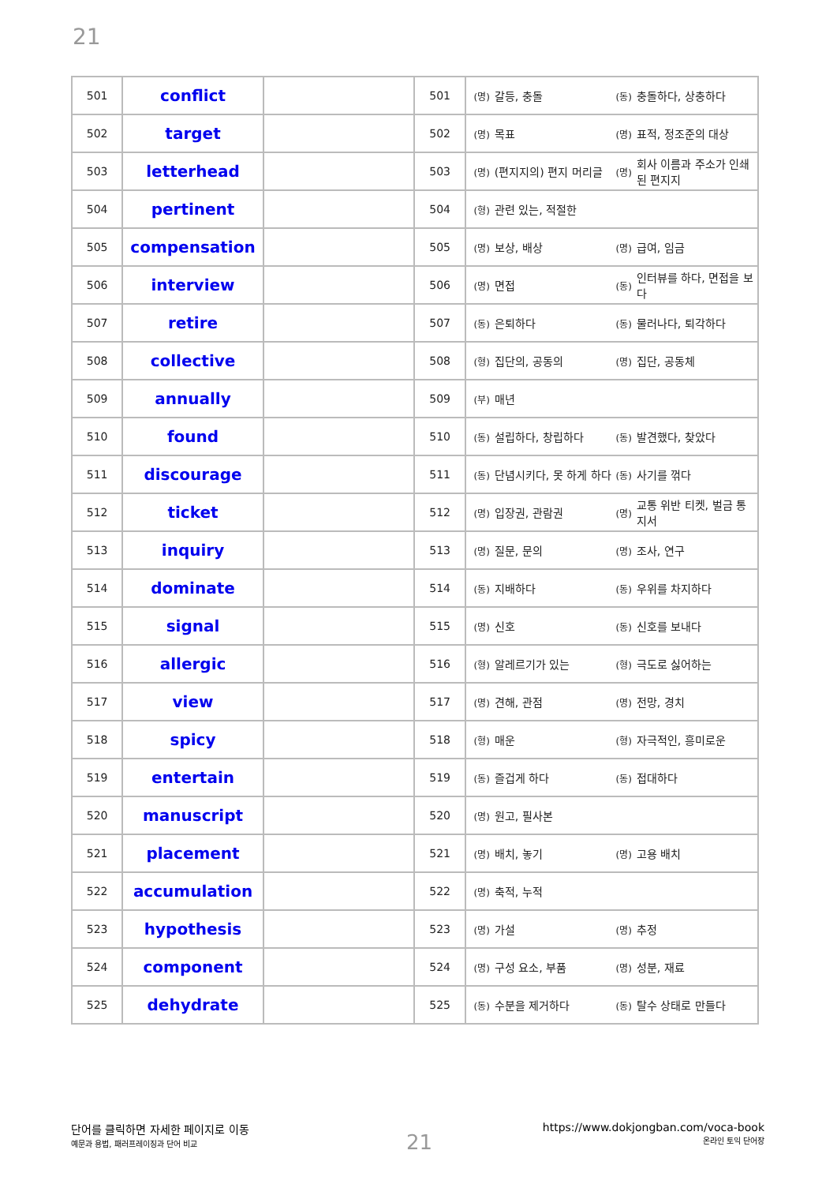21
| 501 | conflict | | 501 | (명) 갈등, 충돌 (동) 충돌하다, 상충하다 |
| 502 | target | | 502 | (명) 목표 (명) 표적, 정조준의 대상 |
| 503 | letterhead | | 503 | (명) (편지지의) 편지 머리글 (명) 회사 이름과 주소가 인쇄된 편지지 |
| 504 | pertinent | | 504 | (형) 관련 있는, 적절한 |
| 505 | compensation | | 505 | (명) 보상, 배상 (명) 급여, 임금 |
| 506 | interview | | 506 | (명) 면접 (동) 인터뷰를 하다, 면접을 보다 |
| 507 | retire | | 507 | (동) 은퇴하다 (동) 물러나다, 퇴각하다 |
| 508 | collective | | 508 | (형) 집단의, 공동의 (명) 집단, 공동체 |
| 509 | annually | | 509 | (부) 매년 |
| 510 | found | | 510 | (동) 설립하다, 창립하다 (동) 발견했다, 찾았다 |
| 511 | discourage | | 511 | (동) 단념시키다, 못 하게 하다 (동) 사기를 꺾다 |
| 512 | ticket | | 512 | (명) 입장권, 관람권 (명) 교통 위반 티켓, 벌금 통지서 |
| 513 | inquiry | | 513 | (명) 질문, 문의 (명) 조사, 연구 |
| 514 | dominate | | 514 | (동) 지배하다 (동) 우위를 차지하다 |
| 515 | signal | | 515 | (명) 신호 (동) 신호를 보내다 |
| 516 | allergic | | 516 | (형) 알레르기가 있는 (형) 극도로 싫어하는 |
| 517 | view | | 517 | (명) 견해, 관점 (명) 전망, 경치 |
| 518 | spicy | | 518 | (형) 매운 (형) 자극적인, 흥미로운 |
| 519 | entertain | | 519 | (동) 즐겁게 하다 (동) 접대하다 |
| 520 | manuscript | | 520 | (명) 원고, 필사본 |
| 521 | placement | | 521 | (명) 배치, 놓기 (명) 고용 배치 |
| 522 | accumulation | | 522 | (명) 축적, 누적 |
| 523 | hypothesis | | 523 | (명) 가설 (명) 추정 |
| 524 | component | | 524 | (명) 구성 요소, 부품 (명) 성분, 재료 |
| 525 | dehydrate | | 525 | (동) 수분을 제거하다 (동) 탈수 상태로 만들다 |
단어를 클릭하면 자세한 페이지로 이동
예문과 용법, 패러프레이징과 단어 비교
21
https://www.dokjongban.com/voca-book
온라인 토익 단어장